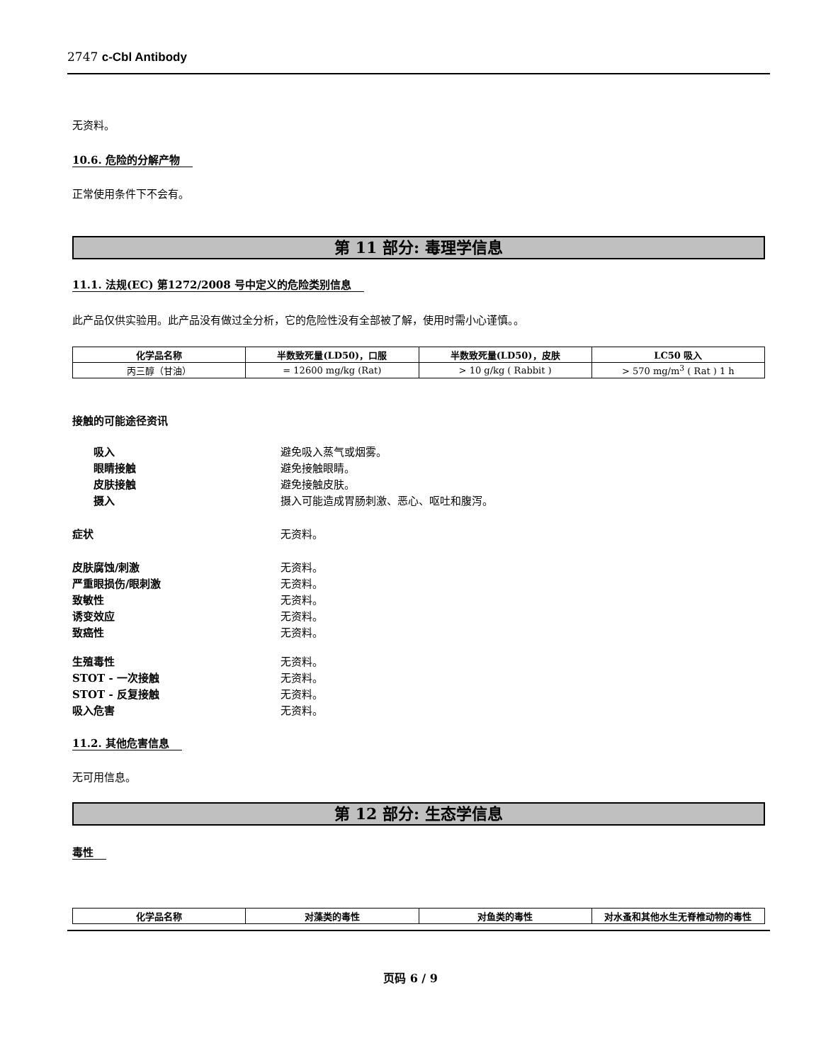2747 c-Cbl Antibody
无资料。
10.6. 危险的分解产物
正常使用条件下不会有。
第 11 部分: 毒理学信息
11.1. 法规(EC) 第1272/2008 号中定义的危险类别信息
此产品仅供实验用。此产品没有做过全分析，它的危险性没有全部被了解，使用时需小心谨慎。。
| 化学品名称 | 半数致死量(LD50)，口服 | 半数致死量(LD50)，皮肤 | LC50 吸入 |
| --- | --- | --- | --- |
| 丙三醇（甘油） | = 12600 mg/kg (Rat) | > 10 g/kg ( Rabbit ) | > 570 mg/m<sup>3</sup> ( Rat ) 1 h |
接触的可能途径资讯
吸入 避免吸入蒸气或烟雾。
眼睛接触 避免接触眼睛。
皮肤接触 避免接触皮肤。
摄入 摄入可能造成胃肠刺激、恶心、呕吐和腹泻。
症状 无资料。
皮肤腐蚀/刺激 无资料。
严重眼损伤/眼刺激 无资料。
致敏性 无资料。
诱变效应 无资料。
致癌性 无资料。
生殖毒性 无资料。
STOT - 一次接触 无资料。
STOT - 反复接触 无资料。
吸入危害 无资料。
11.2. 其他危害信息
无可用信息。
第 12 部分: 生态学信息
毒性
| 化学品名称 | 对藻类的毒性 | 对鱼类的毒性 | 对水蚤和其他水生无脊椎动物的毒性 |
| --- | --- | --- | --- |
页码 6 / 9